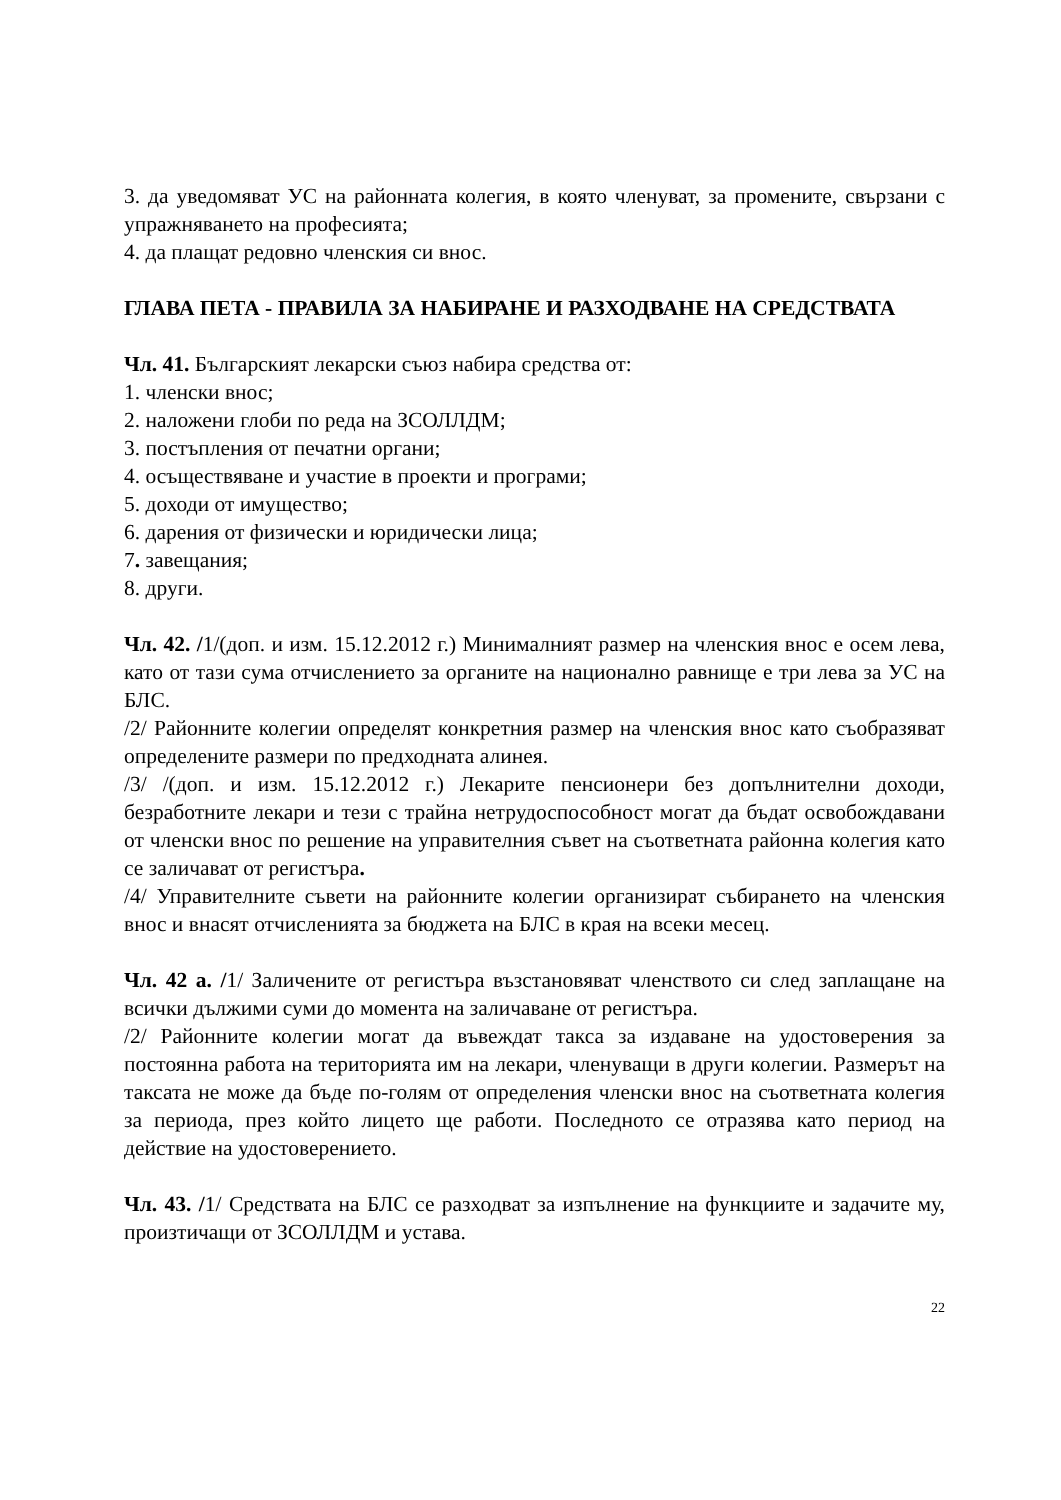3. да уведомяват УС на районната колегия, в която членуват, за промените, свързани с упражняването на професията;
4. да плащат редовно членския си внос.
ГЛАВА ПЕТА - ПРАВИЛА ЗА НАБИРАНЕ И РАЗХОДВАНЕ НА СРЕДСТВАТА
Чл. 41. Българският лекарски съюз набира средства от:
1. членски внос;
2. наложени глоби по реда на ЗСОЛЛДМ;
3. постъпления от печатни органи;
4. осъществяване и участие в проекти и програми;
5. доходи от имущество;
6. дарения от физически и юридически лица;
7. завещания;
8. други.
Чл. 42. /1/(доп. и изм. 15.12.2012 г.) Минималният размер на членския внос е осем лева, като от тази сума отчислението за органите на национално равнище е три лева за УС на БЛС.
/2/ Районните колегии определят конкретния размер на членския внос като съобразяват определените размери по предходната алинея.
/3/ /(доп. и изм. 15.12.2012 г.) Лекарите пенсионери без допълнителни доходи, безработните лекари и тези с трайна нетрудоспособност могат да бъдат освобождавани от членски внос по решение на управителния съвет на съответната районна колегия като се заличават от регистъра.
/4/ Управителните съвети на районните колегии организират събирането на членския внос и внасят отчисленията за бюджета на БЛС в края на всеки месец.
Чл. 42 а. /1/ Заличените от регистъра възстановяват членството си след заплащане на всички дължими суми до момента на заличаване от регистъра.
/2/ Районните колегии могат да въвеждат такса за издаване на удостоверения за постоянна работа на територията им на лекари, членуващи в други колегии. Размерът на таксата не може да бъде по-голям от определения членски внос на съответната колегия за периода, през който лицето ще работи. Последното се отразява като период на действие на удостоверението.
Чл. 43. /1/ Средствата на БЛС се разходват за изпълнение на функциите и задачите му, произтичащи от ЗСОЛЛДМ и устава.
22